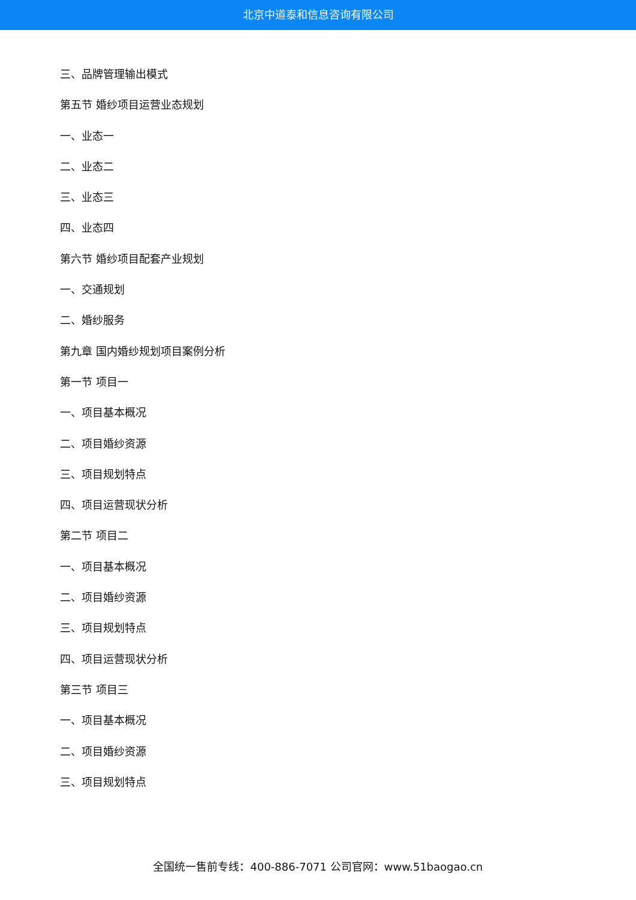北京中道泰和信息咨询有限公司
三、品牌管理输出模式
第五节 婚纱项目运营业态规划
一、业态一
二、业态二
三、业态三
四、业态四
第六节 婚纱项目配套产业规划
一、交通规划
二、婚纱服务
第九章 国内婚纱规划项目案例分析
第一节 项目一
一、项目基本概况
二、项目婚纱资源
三、项目规划特点
四、项目运营现状分析
第二节 项目二
一、项目基本概况
二、项目婚纱资源
三、项目规划特点
四、项目运营现状分析
第三节 项目三
一、项目基本概况
二、项目婚纱资源
三、项目规划特点
全国统一售前专线：400-886-7071 公司官网：www.51baogao.cn